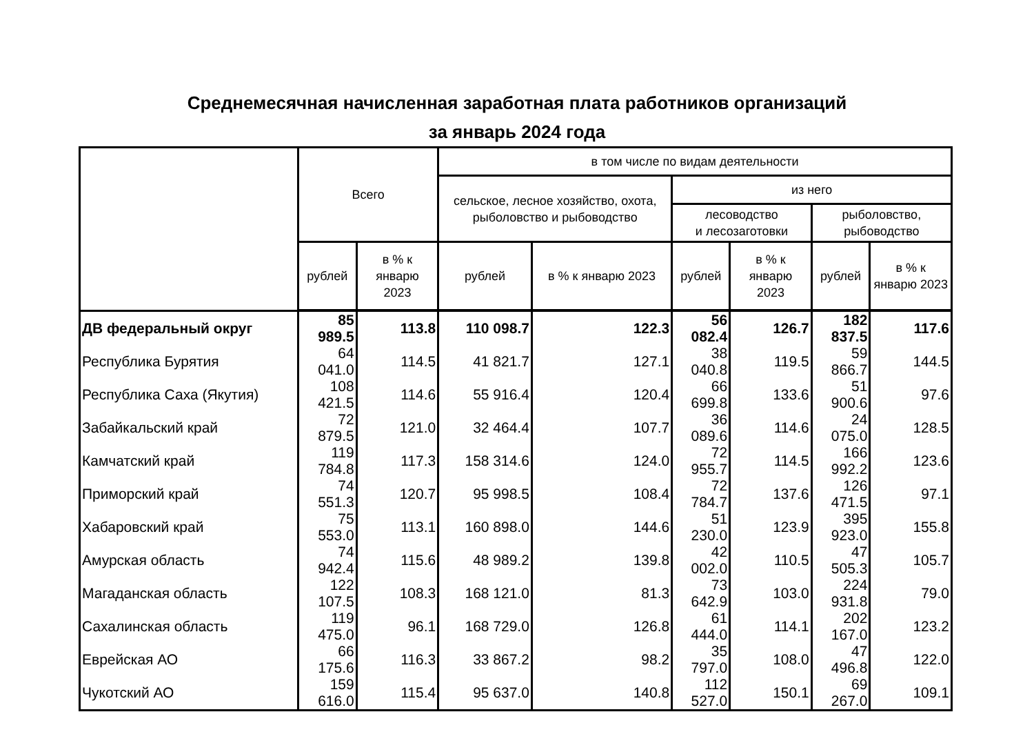Среднемесячная начисленная заработная плата работников организаций
за январь 2024 года
| | Всего | | в том числе по видам деятельности | | | | | |
| --- | --- | --- | --- | --- | --- | --- | --- | --- |
| | | | сельское, лесное хозяйство, охота, рыболовство и рыбоводство | | из него | | | |
| | | | | | лесоводство и лесозаготовки | | рыболовство, рыбоводство | |
| | рублей | в % к январю 2023 | рублей | в % к январю 2023 | рублей | в % к январю 2023 | рублей | в % к январю 2023 |
| ДВ федеральный округ | 85 989.5 | 113.8 | 110 098.7 | 122.3 | 56 082.4 | 126.7 | 182 837.5 | 117.6 |
| Республика Бурятия | 64 041.0 | 114.5 | 41 821.7 | 127.1 | 38 040.8 | 119.5 | 59 866.7 | 144.5 |
| Республика Саха (Якутия) | 108 421.5 | 114.6 | 55 916.4 | 120.4 | 66 699.8 | 133.6 | 51 900.6 | 97.6 |
| Забайкальский край | 72 879.5 | 121.0 | 32 464.4 | 107.7 | 36 089.6 | 114.6 | 24 075.0 | 128.5 |
| Камчатский край | 119 784.8 | 117.3 | 158 314.6 | 124.0 | 72 955.7 | 114.5 | 166 992.2 | 123.6 |
| Приморский край | 74 551.3 | 120.7 | 95 998.5 | 108.4 | 72 784.7 | 137.6 | 126 471.5 | 97.1 |
| Хабаровский край | 75 553.0 | 113.1 | 160 898.0 | 144.6 | 51 230.0 | 123.9 | 395 923.0 | 155.8 |
| Амурская область | 74 942.4 | 115.6 | 48 989.2 | 139.8 | 42 002.0 | 110.5 | 47 505.3 | 105.7 |
| Магаданская область | 122 107.5 | 108.3 | 168 121.0 | 81.3 | 73 642.9 | 103.0 | 224 931.8 | 79.0 |
| Сахалинская область | 119 475.0 | 96.1 | 168 729.0 | 126.8 | 61 444.0 | 114.1 | 202 167.0 | 123.2 |
| Еврейская АО | 66 175.6 | 116.3 | 33 867.2 | 98.2 | 35 797.0 | 108.0 | 47 496.8 | 122.0 |
| Чукотский АО | 159 616.0 | 115.4 | 95 637.0 | 140.8 | 112 527.0 | 150.1 | 69 267.0 | 109.1 |